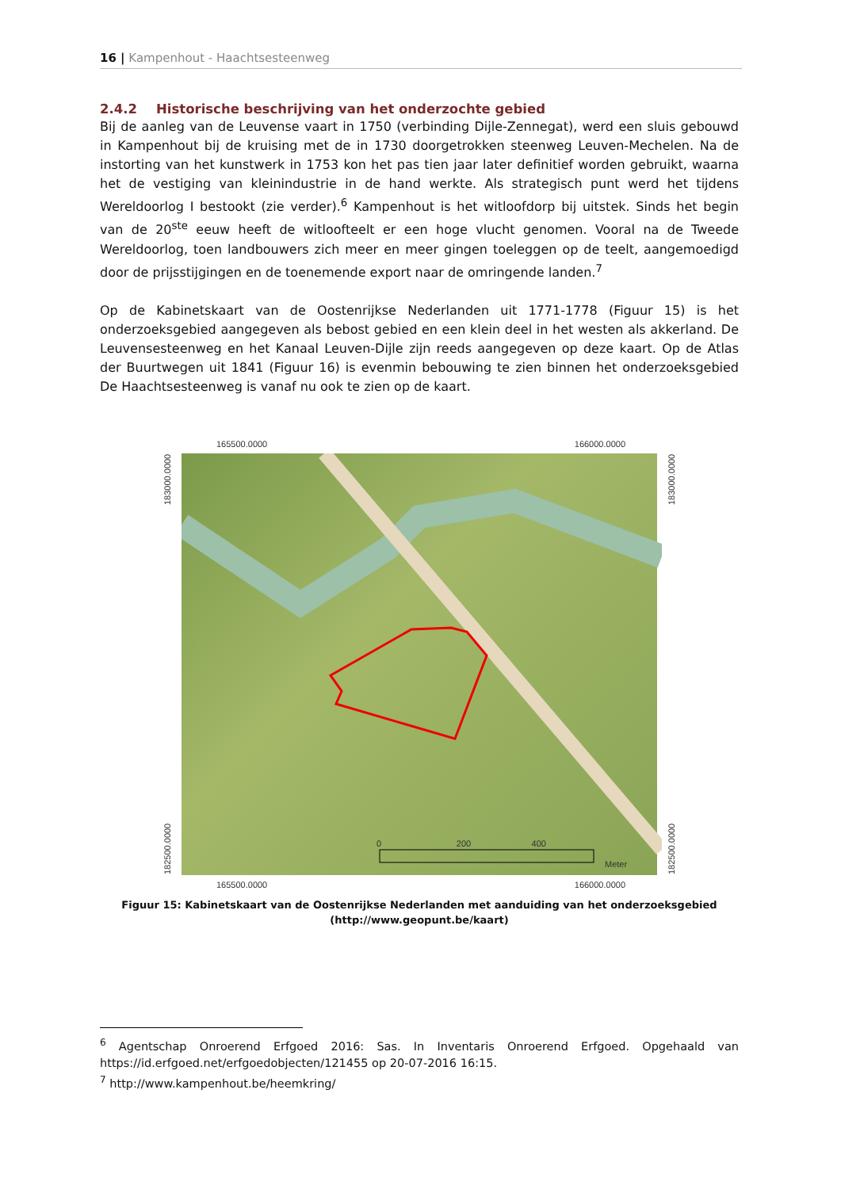16 | Kampenhout - Haachtsesteenweg
2.4.2 Historische beschrijving van het onderzochte gebied
Bij de aanleg van de Leuvense vaart in 1750 (verbinding Dijle-Zennegat), werd een sluis gebouwd in Kampenhout bij de kruising met de in 1730 doorgetrokken steenweg Leuven-Mechelen. Na de instorting van het kunstwerk in 1753 kon het pas tien jaar later definitief worden gebruikt, waarna het de vestiging van kleinindustrie in de hand werkte. Als strategisch punt werd het tijdens Wereldoorlog I bestookt (zie verder).<sup>6</sup> Kampenhout is het witloofdorp bij uitstek. Sinds het begin van de 20<sup>ste</sup> eeuw heeft de witloofteelt er een hoge vlucht genomen. Vooral na de Tweede Wereldoorlog, toen landbouwers zich meer en meer gingen toeleggen op de teelt, aangemoedigd door de prijsstijgingen en de toenemende export naar de omringende landen.<sup>7</sup>
Op de Kabinetskaart van de Oostenrijkse Nederlanden uit 1771-1778 (Figuur 15) is het onderzoeksgebied aangegeven als bebost gebied en een klein deel in het westen als akkerland. De Leuvensesteenweg en het Kanaal Leuven-Dijle zijn reeds aangegeven op deze kaart. Op de Atlas der Buurtwegen uit 1841 (Figuur 16) is evenmin bebouwing te zien binnen het onderzoeksgebied De Haachtsesteenweg is vanaf nu ook te zien op de kaart.
165500.0000 166000.0000
182500.0000 183000.0000
0 200 400
Meter
182500.0000 183000.0000
165500.0000 166000.0000
Figuur 15: Kabinetskaart van de Oostenrijkse Nederlanden met aanduiding van het onderzoeksgebied (http://www.geopunt.be/kaart)
<sup>6</sup> Agentschap Onroerend Erfgoed 2016: Sas. In Inventaris Onroerend Erfgoed. Opgehaald van https://id.erfgoed.net/erfgoedobjecten/121455 op 20-07-2016 16:15.
<sup>7</sup> http://www.kampenhout.be/heemkring/